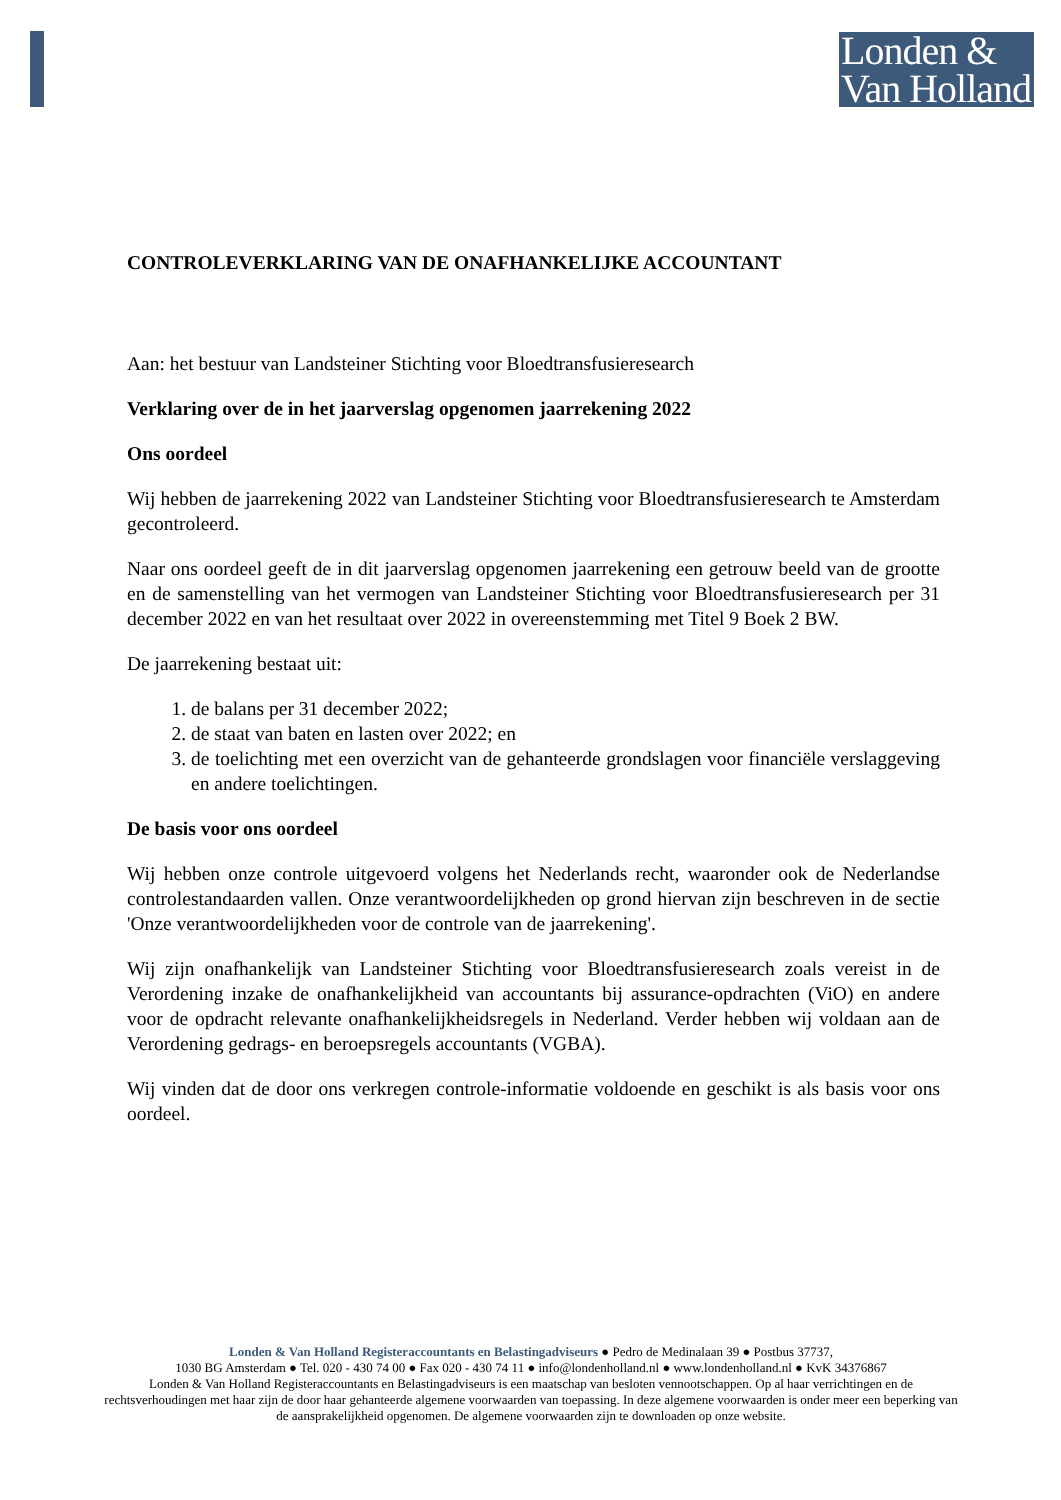Londen &
Van Holland
CONTROLEVERKLARING VAN DE ONAFHANKELIJKE ACCOUNTANT
Aan: het bestuur van Landsteiner Stichting voor Bloedtransfusieresearch
Verklaring over de in het jaarverslag opgenomen jaarrekening 2022
Ons oordeel
Wij hebben de jaarrekening 2022 van Landsteiner Stichting voor Bloedtransfusieresearch te Amsterdam gecontroleerd.
Naar ons oordeel geeft de in dit jaarverslag opgenomen jaarrekening een getrouw beeld van de grootte en de samenstelling van het vermogen van Landsteiner Stichting voor Bloedtransfusieresearch per 31 december 2022 en van het resultaat over 2022 in overeenstemming met Titel 9 Boek 2 BW.
De jaarrekening bestaat uit:
1. de balans per 31 december 2022;
2. de staat van baten en lasten over 2022; en
3. de toelichting met een overzicht van de gehanteerde grondslagen voor financiële verslaggeving en andere toelichtingen.
De basis voor ons oordeel
Wij hebben onze controle uitgevoerd volgens het Nederlands recht, waaronder ook de Nederlandse controlestandaarden vallen. Onze verantwoordelijkheden op grond hiervan zijn beschreven in de sectie 'Onze verantwoordelijkheden voor de controle van de jaarrekening'.
Wij zijn onafhankelijk van Landsteiner Stichting voor Bloedtransfusieresearch zoals vereist in de Verordening inzake de onafhankelijkheid van accountants bij assurance-opdrachten (ViO) en andere voor de opdracht relevante onafhankelijkheidsregels in Nederland. Verder hebben wij voldaan aan de Verordening gedrags- en beroepsregels accountants (VGBA).
Wij vinden dat de door ons verkregen controle-informatie voldoende en geschikt is als basis voor ons oordeel.
Londen & Van Holland Registeraccountants en Belastingadviseurs ● Pedro de Medinalaan 39 ● Postbus 37737,
1030 BG Amsterdam ● Tel. 020 - 430 74 00 ● Fax 020 - 430 74 11 ● info@londenholland.nl ● www.londenholland.nl ● KvK 34376867
Londen & Van Holland Registeraccountants en Belastingadviseurs is een maatschap van besloten vennootschappen. Op al haar verrichtingen en de rechtsverhoudingen met haar zijn de door haar gehanteerde algemene voorwaarden van toepassing. In deze algemene voorwaarden is onder meer een beperking van de aansprakelijkheid opgenomen. De algemene voorwaarden zijn te downloaden op onze website.